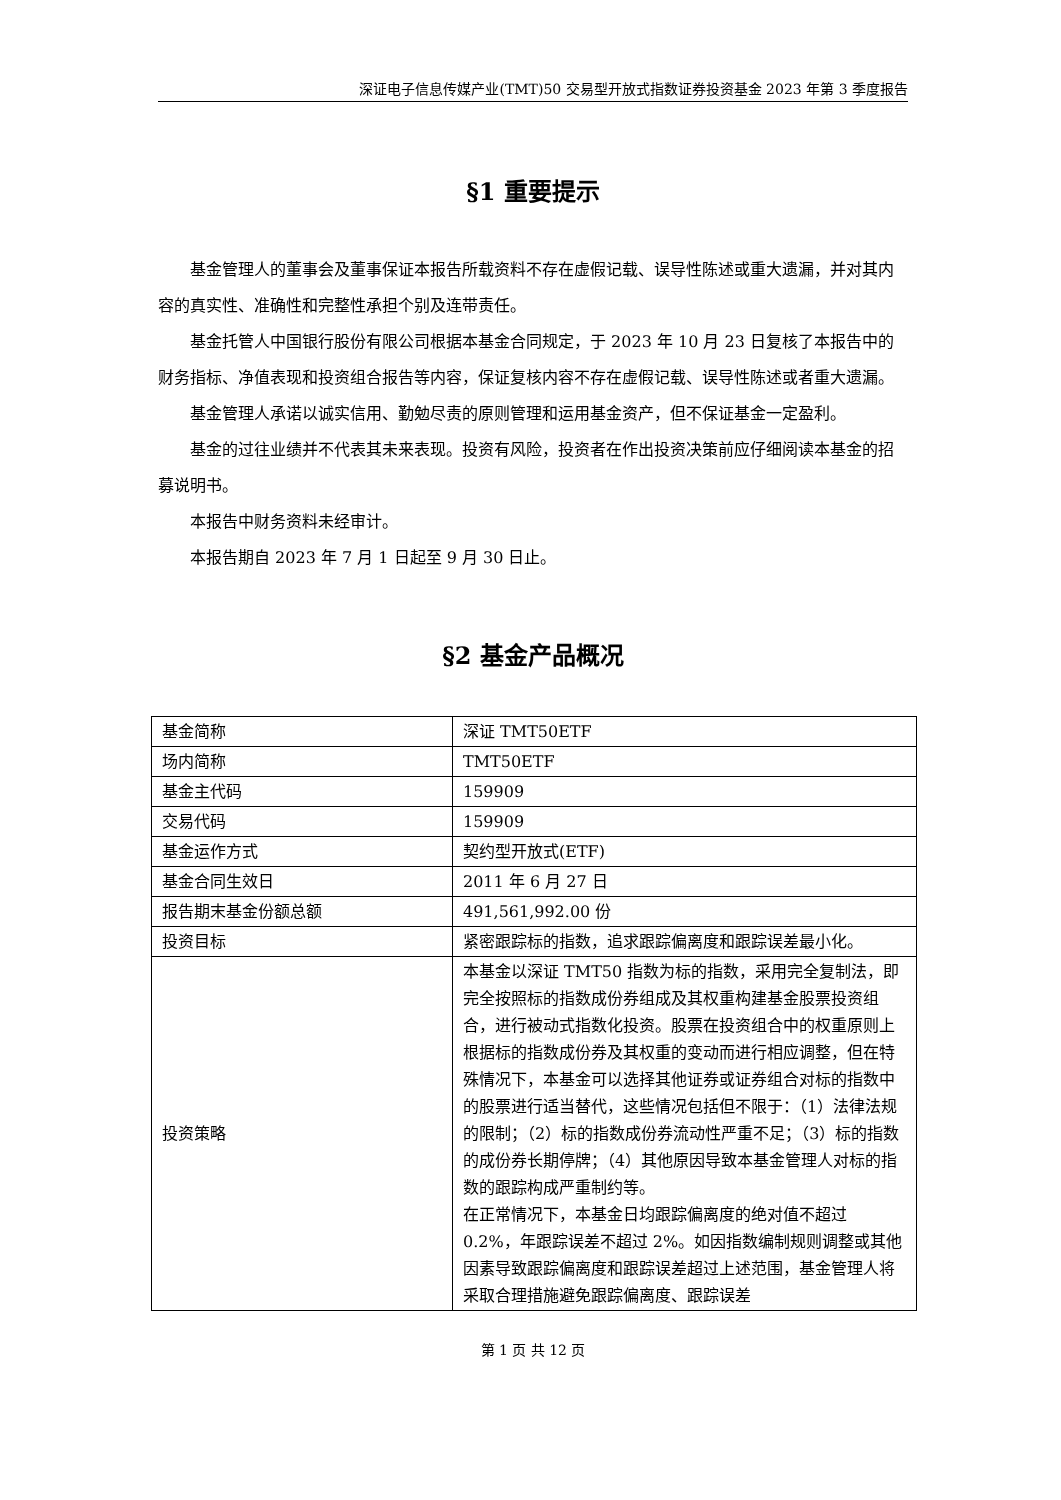深证电子信息传媒产业(TMT)50 交易型开放式指数证券投资基金 2023 年第 3 季度报告
§1 重要提示
基金管理人的董事会及董事保证本报告所载资料不存在虚假记载、误导性陈述或重大遗漏，并对其内容的真实性、准确性和完整性承担个别及连带责任。
基金托管人中国银行股份有限公司根据本基金合同规定，于 2023 年 10 月 23 日复核了本报告中的财务指标、净值表现和投资组合报告等内容，保证复核内容不存在虚假记载、误导性陈述或者重大遗漏。
基金管理人承诺以诚实信用、勤勉尽责的原则管理和运用基金资产，但不保证基金一定盈利。
基金的过往业绩并不代表其未来表现。投资有风险，投资者在作出投资决策前应仔细阅读本基金的招募说明书。
本报告中财务资料未经审计。
本报告期自 2023 年 7 月 1 日起至 9 月 30 日止。
§2 基金产品概况
| 基金简称 | 深证 TMT50ETF |
| 场内简称 | TMT50ETF |
| 基金主代码 | 159909 |
| 交易代码 | 159909 |
| 基金运作方式 | 契约型开放式(ETF) |
| 基金合同生效日 | 2011 年 6 月 27 日 |
| 报告期末基金份额总额 | 491,561,992.00 份 |
| 投资目标 | 紧密跟踪标的指数，追求跟踪偏离度和跟踪误差最小化。 |
| 投资策略 | 本基金以深证 TMT50 指数为标的指数，采用完全复制法，即完全按照标的指数成份券组成及其权重构建基金股票投资组合，进行被动式指数化投资。股票在投资组合中的权重原则上根据标的指数成份券及其权重的变动而进行相应调整，但在特殊情况下，本基金可以选择其他证券或证券组合对标的指数中的股票进行适当替代，这些情况包括但不限于：（1）法律法规的限制；（2）标的指数成份券流动性严重不足；（3）标的指数的成份券长期停牌；（4）其他原因导致本基金管理人对标的指数的跟踪构成严重制约等。 在正常情况下，本基金日均跟踪偏离度的绝对值不超过 0.2%，年跟踪误差不超过 2%。如因指数编制规则调整或其他因素导致跟踪偏离度和跟踪误差超过上述范围，基金管理人将采取合理措施避免跟踪偏离度、跟踪误差 |
第 1 页 共 12 页